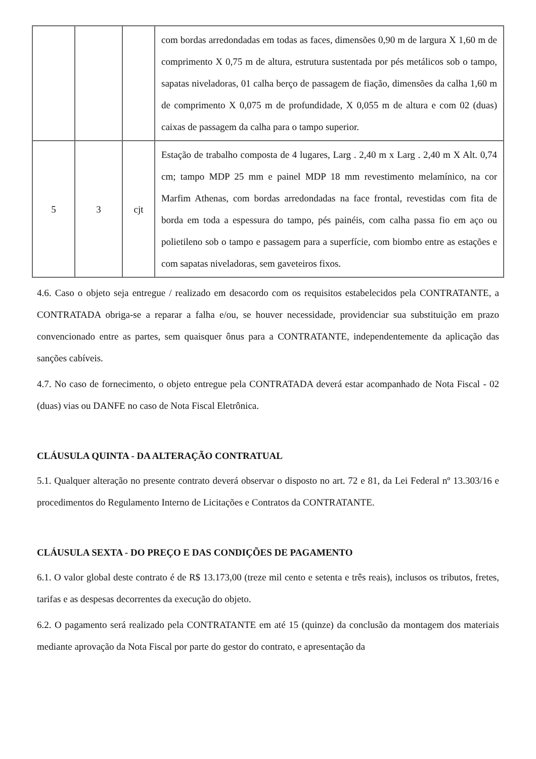| | | | com bordas arredondadas em todas as faces, dimensões 0,90 m de largura X 1,60 m de comprimento X 0,75 m de altura, estrutura sustentada por pés metálicos sob o tampo, sapatas niveladoras, 01 calha berço de passagem de fiação, dimensões da calha 1,60 m de comprimento X 0,075 m de profundidade, X 0,055 m de altura e com 02 (duas) caixas de passagem da calha para o tampo superior. |
| 5 | 3 | cjt | Estação de trabalho composta de 4 lugares, Larg . 2,40 m x Larg . 2,40 m X Alt. 0,74 cm; tampo MDP 25 mm e painel MDP 18 mm revestimento melamínico, na cor Marfim Athenas, com bordas arredondadas na face frontal, revestidas com fita de borda em toda a espessura do tampo, pés painéis, com calha passa fio em aço ou polietileno sob o tampo e passagem para a superfície, com biombo entre as estações e com sapatas niveladoras, sem gaveteiros fixos. |
4.6. Caso o objeto seja entregue / realizado em desacordo com os requisitos estabelecidos pela CONTRATANTE, a CONTRATADA obriga-se a reparar a falha e/ou, se houver necessidade, providenciar sua substituição em prazo convencionado entre as partes, sem quaisquer ônus para a CONTRATANTE, independentemente da aplicação das sanções cabíveis.
4.7. No caso de fornecimento, o objeto entregue pela CONTRATADA deverá estar acompanhado de Nota Fiscal - 02 (duas) vias ou DANFE no caso de Nota Fiscal Eletrônica.
CLÁUSULA QUINTA - DA ALTERAÇÃO CONTRATUAL
5.1. Qualquer alteração no presente contrato deverá observar o disposto no art. 72 e 81, da Lei Federal nº 13.303/16 e procedimentos do Regulamento Interno de Licitações e Contratos da CONTRATANTE.
CLÁUSULA SEXTA - DO PREÇO E DAS CONDIÇÕES DE PAGAMENTO
6.1. O valor global deste contrato é de R$ 13.173,00 (treze mil cento e setenta e três reais), inclusos os tributos, fretes, tarifas e as despesas decorrentes da execução do objeto.
6.2. O pagamento será realizado pela CONTRATANTE em até 15 (quinze) da conclusão da montagem dos materiais mediante aprovação da Nota Fiscal por parte do gestor do contrato, e apresentação da